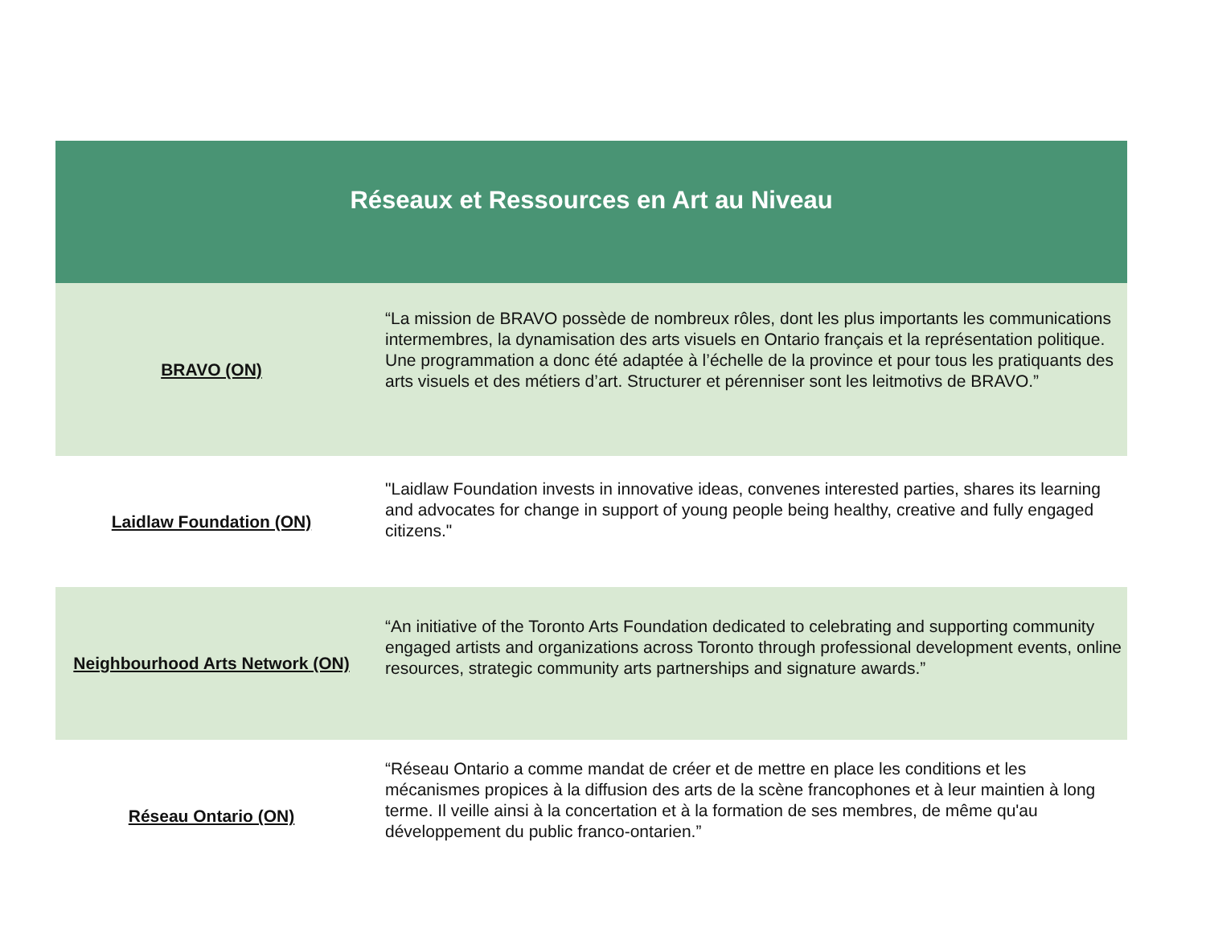| Réseaux et Ressources en Art au Niveau | |
| --- | --- |
| BRAVO (ON) | “La mission de BRAVO possède de nombreux rôles, dont les plus importants les communications intermembres, la dynamisation des arts visuels en Ontario français et la représentation politique. Une programmation a donc été adaptée à l’échelle de la province et pour tous les pratiquants des arts visuels et des métiers d’art. Structurer et pérenniser sont les leitmotivs de BRAVO.” |
| Laidlaw Foundation (ON) | "Laidlaw Foundation invests in innovative ideas, convenes interested parties, shares its learning and advocates for change in support of young people being healthy, creative and fully engaged citizens." |
| Neighbourhood Arts Network (ON) | “An initiative of the Toronto Arts Foundation dedicated to celebrating and supporting community engaged artists and organizations across Toronto through professional development events, online resources, strategic community arts partnerships and signature awards.” |
| Réseau Ontario (ON) | “Réseau Ontario a comme mandat de créer et de mettre en place les conditions et les mécanismes propices à la diffusion des arts de la scène francophones et à leur maintien à long terme. Il veille ainsi à la concertation et à la formation de ses membres, de même qu'au développement du public franco-ontarien.” |